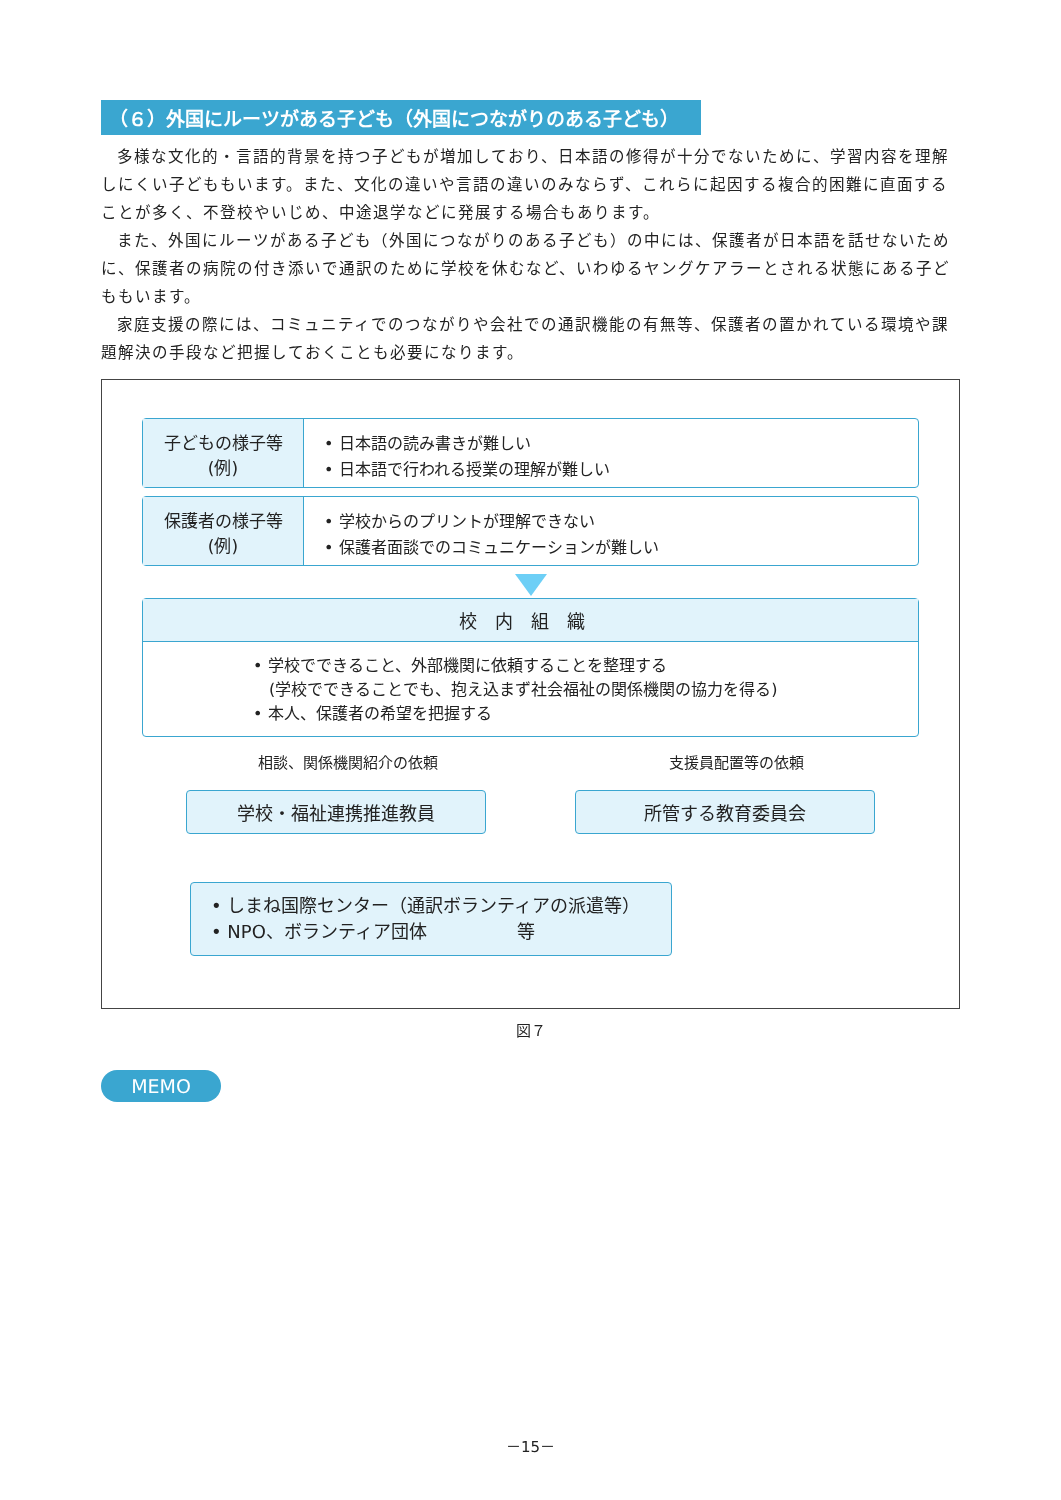（６）外国にルーツがある子ども（外国につながりのある子ども）
多様な文化的・言語的背景を持つ子どもが増加しており、日本語の修得が十分でないために、学習内容を理解しにくい子どももいます。また、文化の違いや言語の違いのみならず、これらに起因する複合的困難に直面することが多く、不登校やいじめ、中途退学などに発展する場合もあります。
また、外国にルーツがある子ども（外国につながりのある子ども）の中には、保護者が日本語を話せないために、保護者の病院の付き添いで通訳のために学校を休むなど、いわゆるヤングケアラーとされる状態にある子どももいます。
家庭支援の際には、コミュニティでのつながりや会社での通訳機能の有無等、保護者の置かれている環境や課題解決の手段など把握しておくことも必要になります。
子どもの様子等
(例)
• 日本語の読み書きが難しい
• 日本語で行われる授業の理解が難しい
保護者の様子等
(例)
• 学校からのプリントが理解できない
• 保護者面談でのコミュニケーションが難しい
校内組織
• 学校でできること、外部機関に依頼することを整理する
　(学校でできることでも、抱え込まず社会福祉の関係機関の協力を得る)
• 本人、保護者の希望を把握する
相談、関係機関紹介の依頼 支援員配置等の依頼
学校・福祉連携推進教員 所管する教育委員会
• しまね国際センター（通訳ボランティアの派遣等）
• NPO、ボランティア団体　　　　　等
図７
MEMO
－15－